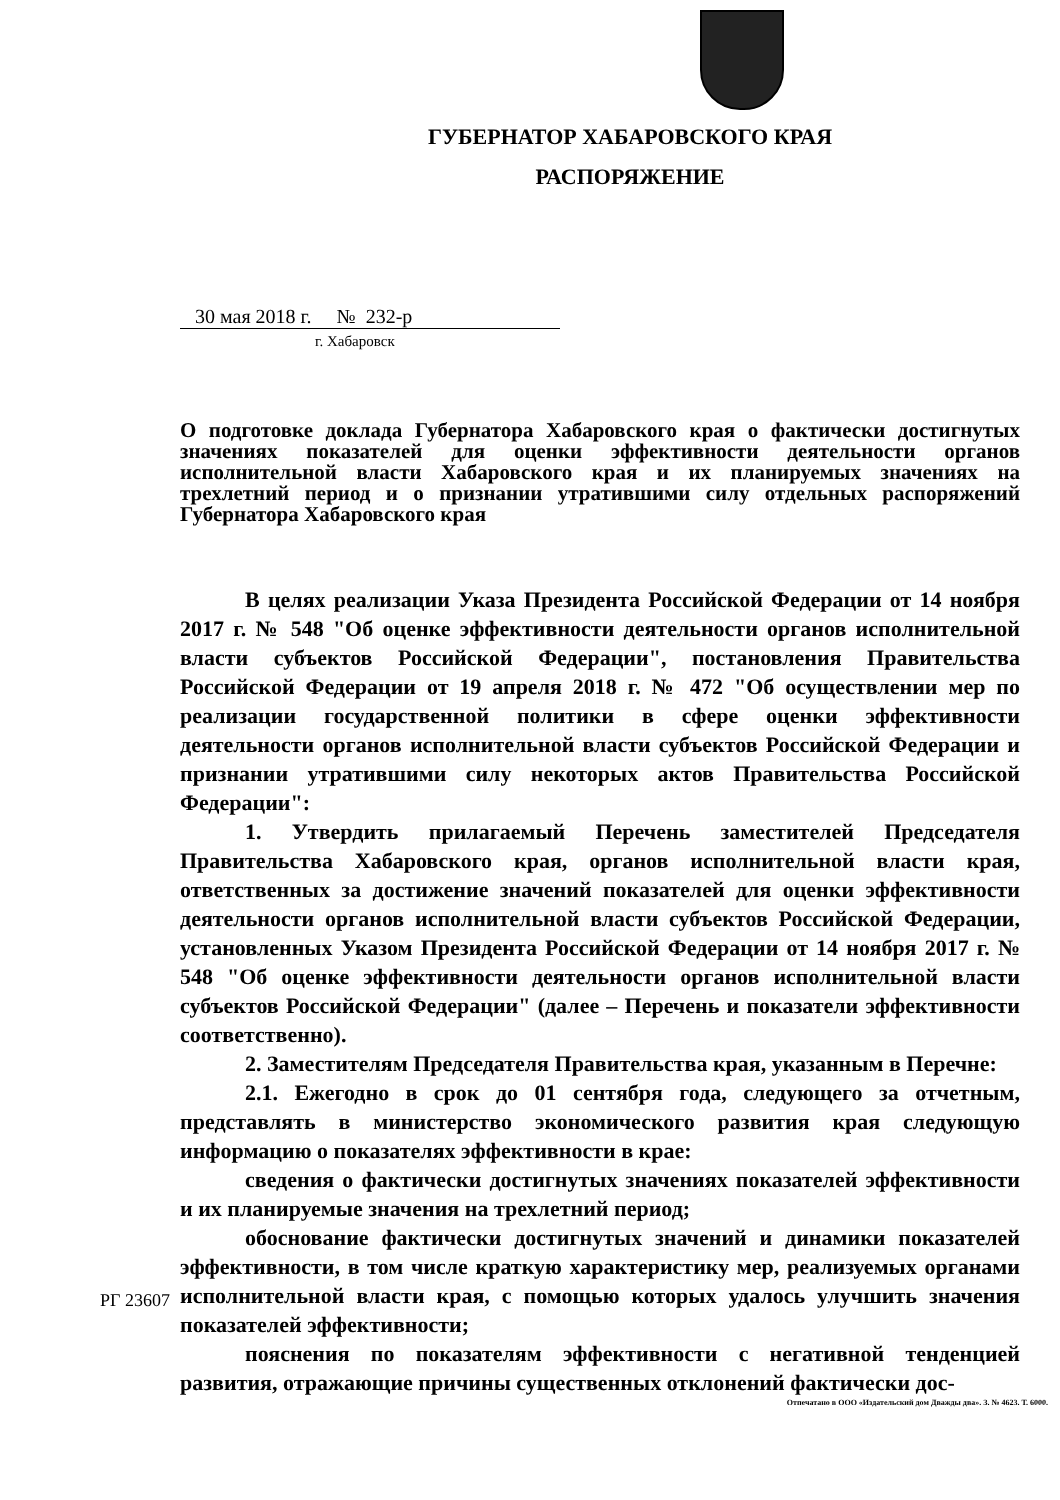ГУБЕРНАТОР ХАБАРОВСКОГО КРАЯ
РАСПОРЯЖЕНИЕ
30 мая 2018 г. № 232-р
г. Хабаровск
О подготовке доклада Губернатора Хабаровского края о фактически достигнутых значениях показателей для оценки эффективности деятельности органов исполнительной власти Хабаровского края и их планируемых значениях на трехлетний период и о признании утратившими силу отдельных распоряжений Губернатора Хабаровского края
В целях реализации Указа Президента Российской Федерации от 14 ноября 2017 г. № 548 "Об оценке эффективности деятельности органов исполнительной власти субъектов Российской Федерации", постановления Правительства Российской Федерации от 19 апреля 2018 г. № 472 "Об осуществлении мер по реализации государственной политики в сфере оценки эффективности деятельности органов исполнительной власти субъектов Российской Федерации и признании утратившими силу некоторых актов Правительства Российской Федерации":
1. Утвердить прилагаемый Перечень заместителей Председателя Правительства Хабаровского края, органов исполнительной власти края, ответственных за достижение значений показателей для оценки эффективности деятельности органов исполнительной власти субъектов Российской Федерации, установленных Указом Президента Российской Федерации от 14 ноября 2017 г. № 548 "Об оценке эффективности деятельности органов исполнительной власти субъектов Российской Федерации" (далее – Перечень и показатели эффективности соответственно).
2. Заместителям Председателя Правительства края, указанным в Перечне:
2.1. Ежегодно в срок до 01 сентября года, следующего за отчетным, представлять в министерство экономического развития края следующую информацию о показателях эффективности в крае:
сведения о фактически достигнутых значениях показателей эффективности и их планируемые значения на трехлетний период;
обоснование фактически достигнутых значений и динамики показателей эффективности, в том числе краткую характеристику мер, реализуемых органами исполнительной власти края, с помощью которых удалось улучшить значения показателей эффективности;
пояснения по показателям эффективности с негативной тенденцией развития, отражающие причины существенных отклонений фактически дос-
РГ 23607
Отпечатано в ООО «Издательский дом Дважды два». З. № 4623. Т. 6000.